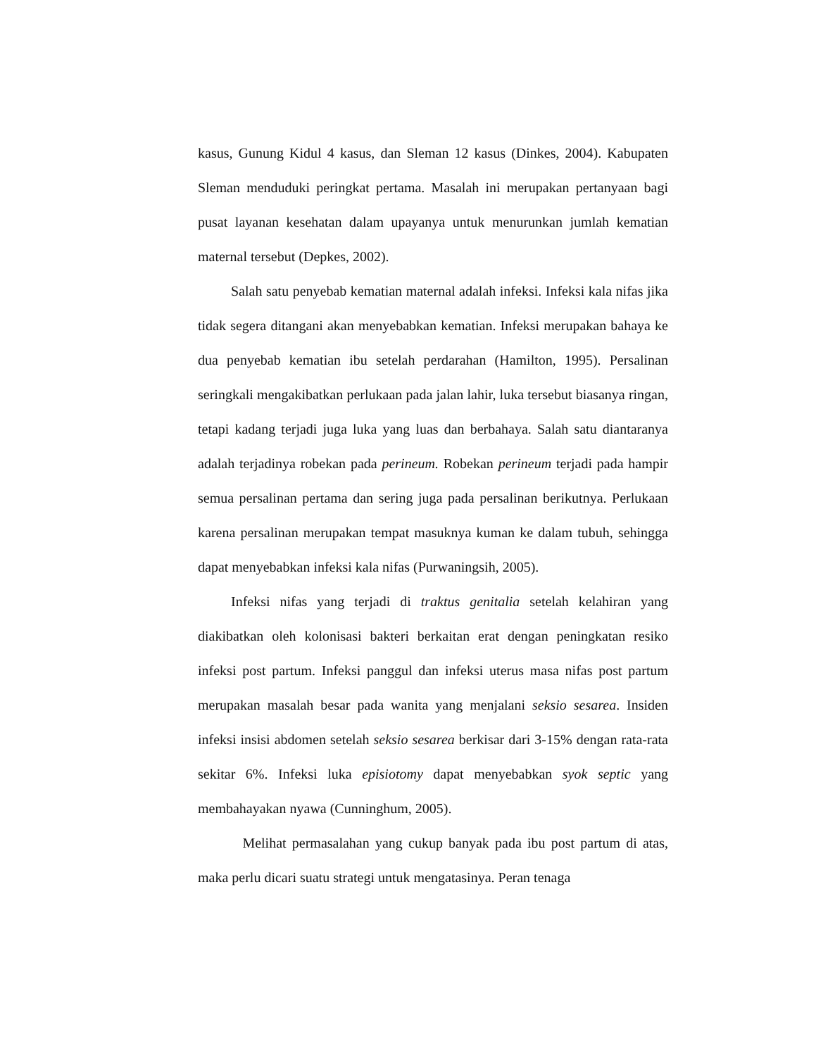kasus, Gunung Kidul 4 kasus, dan Sleman 12 kasus (Dinkes, 2004). Kabupaten Sleman menduduki peringkat pertama. Masalah ini merupakan pertanyaan bagi pusat layanan kesehatan dalam upayanya untuk menurunkan jumlah kematian maternal tersebut (Depkes, 2002).
Salah satu penyebab kematian maternal adalah infeksi. Infeksi kala nifas jika tidak segera ditangani akan menyebabkan kematian. Infeksi merupakan bahaya ke dua penyebab kematian ibu setelah perdarahan (Hamilton, 1995). Persalinan seringkali mengakibatkan perlukaan pada jalan lahir, luka tersebut biasanya ringan, tetapi kadang terjadi juga luka yang luas dan berbahaya. Salah satu diantaranya adalah terjadinya robekan pada perineum. Robekan perineum terjadi pada hampir semua persalinan pertama dan sering juga pada persalinan berikutnya. Perlukaan karena persalinan merupakan tempat masuknya kuman ke dalam tubuh, sehingga dapat menyebabkan infeksi kala nifas (Purwaningsih, 2005).
Infeksi nifas yang terjadi di traktus genitalia setelah kelahiran yang diakibatkan oleh kolonisasi bakteri berkaitan erat dengan peningkatan resiko infeksi post partum. Infeksi panggul dan infeksi uterus masa nifas post partum merupakan masalah besar pada wanita yang menjalani seksio sesarea. Insiden infeksi insisi abdomen setelah seksio sesarea berkisar dari 3-15% dengan rata-rata sekitar 6%. Infeksi luka episiotomy dapat menyebabkan syok septic yang membahayakan nyawa (Cunninghum, 2005).
Melihat permasalahan yang cukup banyak pada ibu post partum di atas, maka perlu dicari suatu strategi untuk mengatasinya. Peran tenaga